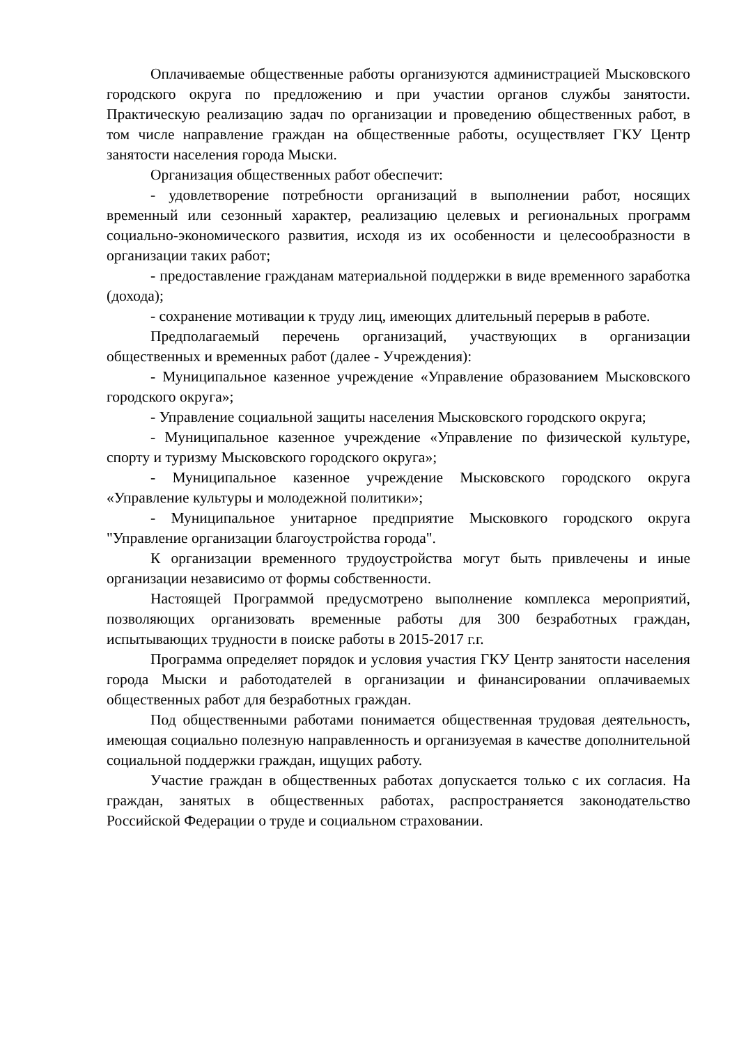Оплачиваемые общественные работы организуются администрацией Мысковского городского округа по предложению и при участии органов службы занятости. Практическую реализацию задач по организации и проведению общественных работ, в том числе направление граждан на общественные работы, осуществляет ГКУ Центр занятости населения города Мыски.
Организация общественных работ обеспечит:
- удовлетворение потребности организаций в выполнении работ, носящих временный или сезонный характер, реализацию целевых и региональных программ социально-экономического развития, исходя из их особенности и целесообразности в организации таких работ;
- предоставление гражданам материальной поддержки в виде временного заработка (дохода);
- сохранение мотивации к труду лиц, имеющих длительный перерыв в работе.
Предполагаемый перечень организаций, участвующих в организации общественных и временных работ (далее - Учреждения):
- Муниципальное казенное учреждение «Управление образованием Мысковского городского округа»;
- Управление социальной защиты населения Мысковского городского округа;
- Муниципальное казенное учреждение «Управление по физической культуре, спорту и туризму Мысковского городского округа»;
- Муниципальное казенное учреждение Мысковского городского округа «Управление культуры и молодежной политики»;
- Муниципальное унитарное предприятие Мысковкого городского округа "Управление организации благоустройства города".
К организации временного трудоустройства могут быть привлечены и иные организации независимо от формы собственности.
Настоящей Программой предусмотрено выполнение комплекса мероприятий, позволяющих организовать временные работы для 300 безработных граждан, испытывающих трудности в поиске работы в 2015-2017 г.г.
Программа определяет порядок и условия участия ГКУ Центр занятости населения города Мыски и работодателей в организации и финансировании оплачиваемых общественных работ для безработных граждан.
Под общественными работами понимается общественная трудовая деятельность, имеющая социально полезную направленность и организуемая в качестве дополнительной социальной поддержки граждан, ищущих работу.
Участие граждан в общественных работах допускается только с их согласия. На граждан, занятых в общественных работах, распространяется законодательство Российской Федерации о труде и социальном страховании.